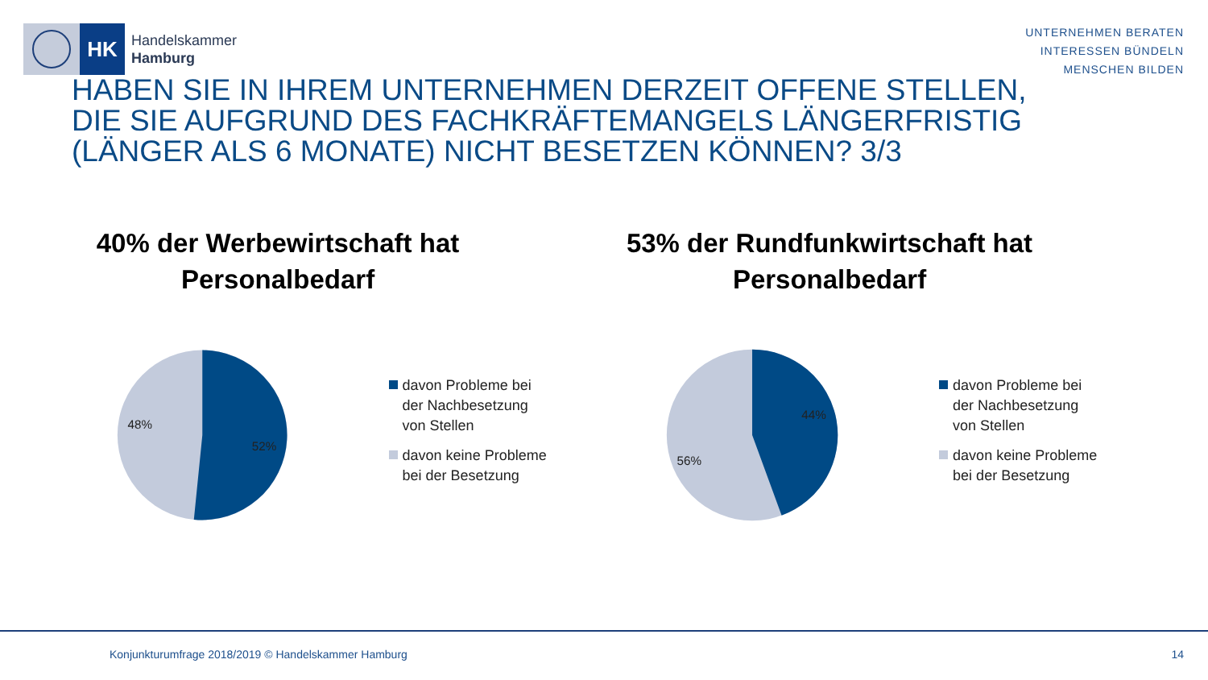HK
Handelskammer
Hamburg
UNTERNEHMEN BERATEN
INTERESSEN BÜNDELN
MENSCHEN BILDEN
HABEN SIE IN IHREM UNTERNEHMEN DERZEIT OFFENE STELLEN, DIE SIE AUFGRUND DES FACHKRÄFTEMANGELS LÄNGERFRISTIG (LÄNGER ALS 6 MONATE) NICHT BESETZEN KÖNNEN? 3/3
40% der Werbewirtschaft hat
Personalbedarf
48%
52%
davon Probleme bei der Nachbesetzung von Stellen
davon keine Probleme bei der Besetzung
53% der Rundfunkwirtschaft hat
Personalbedarf
56%
44%
davon Probleme bei der Nachbesetzung von Stellen
davon keine Probleme bei der Besetzung
Konjunkturumfrage 2018/2019 © Handelskammer Hamburg 14